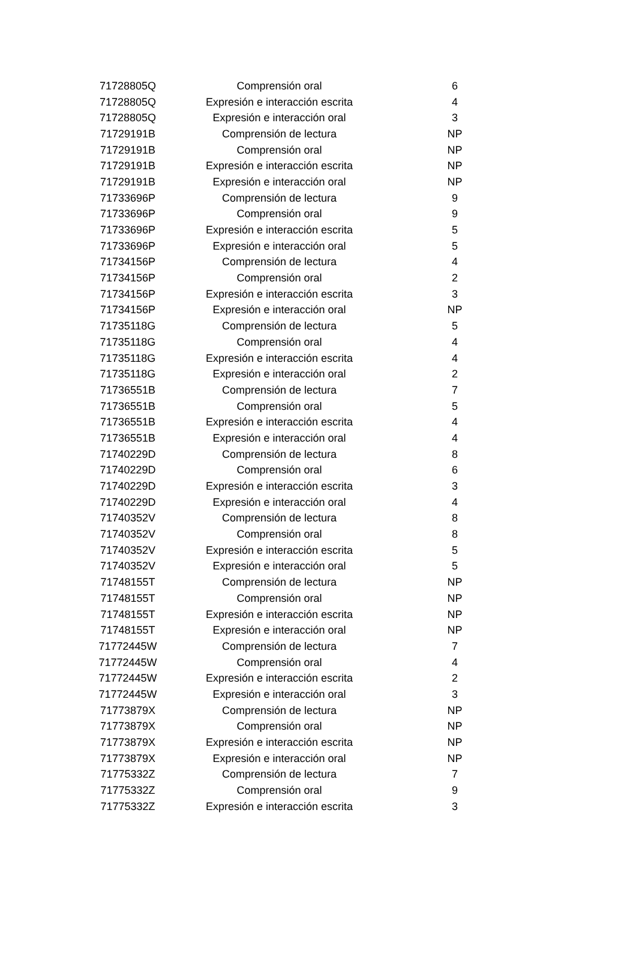| 71728805Q | Comprensión oral | 6 |
| 71728805Q | Expresión e interacción escrita | 4 |
| 71728805Q | Expresión e interacción oral | 3 |
| 71729191B | Comprensión de lectura | NP |
| 71729191B | Comprensión oral | NP |
| 71729191B | Expresión e interacción escrita | NP |
| 71729191B | Expresión e interacción oral | NP |
| 71733696P | Comprensión de lectura | 9 |
| 71733696P | Comprensión oral | 9 |
| 71733696P | Expresión e interacción escrita | 5 |
| 71733696P | Expresión e interacción oral | 5 |
| 71734156P | Comprensión de lectura | 4 |
| 71734156P | Comprensión oral | 2 |
| 71734156P | Expresión e interacción escrita | 3 |
| 71734156P | Expresión e interacción oral | NP |
| 71735118G | Comprensión de lectura | 5 |
| 71735118G | Comprensión oral | 4 |
| 71735118G | Expresión e interacción escrita | 4 |
| 71735118G | Expresión e interacción oral | 2 |
| 71736551B | Comprensión de lectura | 7 |
| 71736551B | Comprensión oral | 5 |
| 71736551B | Expresión e interacción escrita | 4 |
| 71736551B | Expresión e interacción oral | 4 |
| 71740229D | Comprensión de lectura | 8 |
| 71740229D | Comprensión oral | 6 |
| 71740229D | Expresión e interacción escrita | 3 |
| 71740229D | Expresión e interacción oral | 4 |
| 71740352V | Comprensión de lectura | 8 |
| 71740352V | Comprensión oral | 8 |
| 71740352V | Expresión e interacción escrita | 5 |
| 71740352V | Expresión e interacción oral | 5 |
| 71748155T | Comprensión de lectura | NP |
| 71748155T | Comprensión oral | NP |
| 71748155T | Expresión e interacción escrita | NP |
| 71748155T | Expresión e interacción oral | NP |
| 71772445W | Comprensión de lectura | 7 |
| 71772445W | Comprensión oral | 4 |
| 71772445W | Expresión e interacción escrita | 2 |
| 71772445W | Expresión e interacción oral | 3 |
| 71773879X | Comprensión de lectura | NP |
| 71773879X | Comprensión oral | NP |
| 71773879X | Expresión e interacción escrita | NP |
| 71773879X | Expresión e interacción oral | NP |
| 71775332Z | Comprensión de lectura | 7 |
| 71775332Z | Comprensión oral | 9 |
| 71775332Z | Expresión e interacción escrita | 3 |